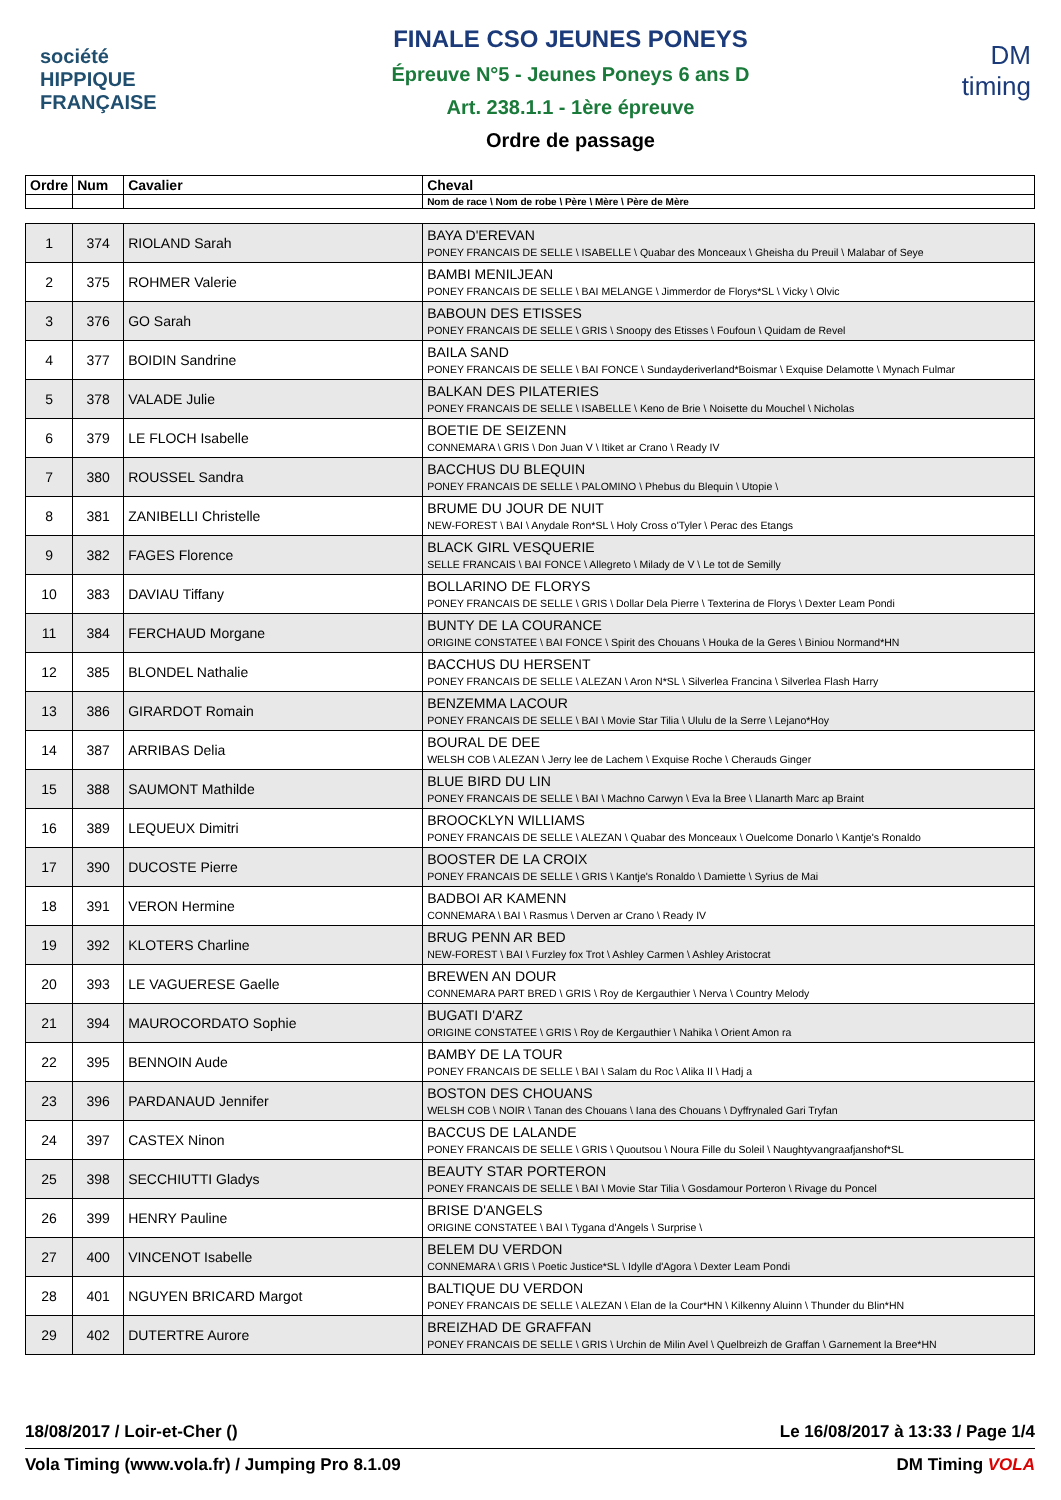société
HIPPIQUE
FRANÇAISE
FINALE CSO JEUNES PONEYS
Épreuve N°5 - Jeunes Poneys 6 ans D
Art. 238.1.1 - 1ère épreuve
Ordre de passage
DM
timing
| Ordre | Num | Cavalier | Cheval |
| --- | --- | --- | --- |
| | | | Nom de race \ Nom de robe \ Père \ Mère \ Père de Mère |
| 1 | 374 | RIOLAND Sarah | BAYA D'EREVAN PONEY FRANCAIS DE SELLE \ ISABELLE \ Quabar des Monceaux \ Gheisha du Preuil \ Malabar of Seye |
| 2 | 375 | ROHMER Valerie | BAMBI MENILJEAN PONEY FRANCAIS DE SELLE \ BAI MELANGE \ Jimmerdor de Florys*SL \ Vicky \ Olvic |
| 3 | 376 | GO Sarah | BABOUN DES ETISSES PONEY FRANCAIS DE SELLE \ GRIS \ Snoopy des Etisses \ Foufoun \ Quidam de Revel |
| 4 | 377 | BOIDIN Sandrine | BAILA SAND PONEY FRANCAIS DE SELLE \ BAI FONCE \ Sundayderiverland*Boismar \ Exquise Delamotte \ Mynach Fulmar |
| 5 | 378 | VALADE Julie | BALKAN DES PILATERIES PONEY FRANCAIS DE SELLE \ ISABELLE \ Keno de Brie \ Noisette du Mouchel \ Nicholas |
| 6 | 379 | LE FLOCH Isabelle | BOETIE DE SEIZENN CONNEMARA \ GRIS \ Don Juan V \ Itiket ar Crano \ Ready IV |
| 7 | 380 | ROUSSEL Sandra | BACCHUS DU BLEQUIN PONEY FRANCAIS DE SELLE \ PALOMINO \ Phebus du Blequin \ Utopie \ |
| 8 | 381 | ZANIBELLI Christelle | BRUME DU JOUR DE NUIT NEW-FOREST \ BAI \ Anydale Ron*SL \ Holy Cross o'Tyler \ Perac des Etangs |
| 9 | 382 | FAGES Florence | BLACK GIRL VESQUERIE SELLE FRANCAIS \ BAI FONCE \ Allegreto \ Milady de V \ Le tot de Semilly |
| 10 | 383 | DAVIAU Tiffany | BOLLARINO DE FLORYS PONEY FRANCAIS DE SELLE \ GRIS \ Dollar Dela Pierre \ Texterina de Florys \ Dexter Leam Pondi |
| 11 | 384 | FERCHAUD Morgane | BUNTY DE LA COURANCE ORIGINE CONSTATEE \ BAI FONCE \ Spirit des Chouans \ Houka de la Geres \ Biniou Normand*HN |
| 12 | 385 | BLONDEL Nathalie | BACCHUS DU HERSENT PONEY FRANCAIS DE SELLE \ ALEZAN \ Aron N*SL \ Silverlea Francina \ Silverlea Flash Harry |
| 13 | 386 | GIRARDOT Romain | BENZEMMA LACOUR PONEY FRANCAIS DE SELLE \ BAI \ Movie Star Tilia \ Ululu de la Serre \ Lejano*Hoy |
| 14 | 387 | ARRIBAS Delia | BOURAL DE DEE WELSH COB \ ALEZAN \ Jerry lee de Lachem \ Exquise Roche \ Cherauds Ginger |
| 15 | 388 | SAUMONT Mathilde | BLUE BIRD DU LIN PONEY FRANCAIS DE SELLE \ BAI \ Machno Carwyn \ Eva la Bree \ Llanarth Marc ap Braint |
| 16 | 389 | LEQUEUX Dimitri | BROOCKLYN WILLIAMS PONEY FRANCAIS DE SELLE \ ALEZAN \ Quabar des Monceaux \ Ouelcome Donarlo \ Kantje's Ronaldo |
| 17 | 390 | DUCOSTE Pierre | BOOSTER DE LA CROIX PONEY FRANCAIS DE SELLE \ GRIS \ Kantje's Ronaldo \ Damiette \ Syrius de Mai |
| 18 | 391 | VERON Hermine | BADBOI AR KAMENN CONNEMARA \ BAI \ Rasmus \ Derven ar Crano \ Ready IV |
| 19 | 392 | KLOTERS Charline | BRUG PENN AR BED NEW-FOREST \ BAI \ Furzley fox Trot \ Ashley Carmen \ Ashley Aristocrat |
| 20 | 393 | LE VAGUERESE Gaelle | BREWEN AN DOUR CONNEMARA PART BRED \ GRIS \ Roy de Kergauthier \ Nerva \ Country Melody |
| 21 | 394 | MAUROCORDATO Sophie | BUGATI D'ARZ ORIGINE CONSTATEE \ GRIS \ Roy de Kergauthier \ Nahika \ Orient Amon ra |
| 22 | 395 | BENNOIN Aude | BAMBY DE LA TOUR PONEY FRANCAIS DE SELLE \ BAI \ Salam du Roc \ Alika II \ Hadj a |
| 23 | 396 | PARDANAUD Jennifer | BOSTON DES CHOUANS WELSH COB \ NOIR \ Tanan des Chouans \ Iana des Chouans \ Dyffrynaled Gari Tryfan |
| 24 | 397 | CASTEX Ninon | BACCUS DE LALANDE PONEY FRANCAIS DE SELLE \ GRIS \ Quoutsou \ Noura Fille du Soleil \ Naughtyvangraafjanshof*SL |
| 25 | 398 | SECCHIUTTI Gladys | BEAUTY STAR PORTERON PONEY FRANCAIS DE SELLE \ BAI \ Movie Star Tilia \ Gosdamour Porteron \ Rivage du Poncel |
| 26 | 399 | HENRY Pauline | BRISE D'ANGELS ORIGINE CONSTATEE \ BAI \ Tygana d'Angels \ Surprise \ |
| 27 | 400 | VINCENOT Isabelle | BELEM DU VERDON CONNEMARA \ GRIS \ Poetic Justice*SL \ Idylle d'Agora \ Dexter Leam Pondi |
| 28 | 401 | NGUYEN BRICARD Margot | BALTIQUE DU VERDON PONEY FRANCAIS DE SELLE \ ALEZAN \ Elan de la Cour*HN \ Kilkenny Aluinn \ Thunder du Blin*HN |
| 29 | 402 | DUTERTRE Aurore | BREIZHAD DE GRAFFAN PONEY FRANCAIS DE SELLE \ GRIS \ Urchin de Milin Avel \ Quelbreizh de Graffan \ Garnement la Bree*HN |
18/08/2017 / Loir-et-Cher () Le 16/08/2017 à 13:33 / Page 1/4
Vola Timing (www.vola.fr) / Jumping Pro 8.1.09 DM Timing VOLA